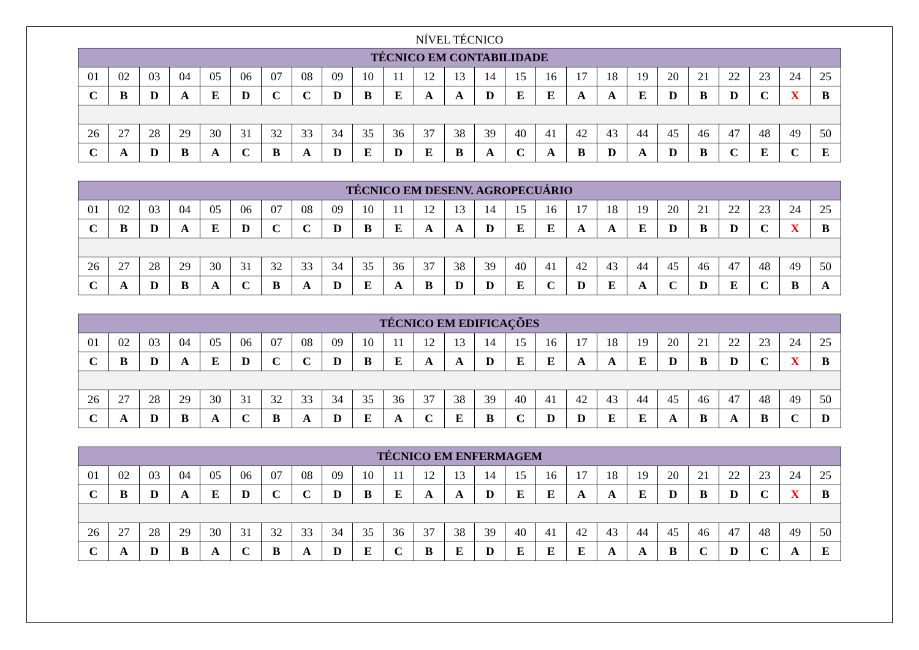NÍVEL TÉCNICO
| TÉCNICO EM CONTABILIDADE | | | | | | | | | | | | | | | | | | | | | | | | |
| --- | --- | --- | --- | --- | --- | --- | --- | --- | --- | --- | --- | --- | --- | --- | --- | --- | --- | --- | --- | --- | --- | --- | --- | --- |
| 01 | 02 | 03 | 04 | 05 | 06 | 07 | 08 | 09 | 10 | 11 | 12 | 13 | 14 | 15 | 16 | 17 | 18 | 19 | 20 | 21 | 22 | 23 | 24 | 25 |
| C | B | D | A | E | D | C | C | D | B | E | A | A | D | E | E | A | A | E | D | B | D | C | X | B |
| 26 | 27 | 28 | 29 | 30 | 31 | 32 | 33 | 34 | 35 | 36 | 37 | 38 | 39 | 40 | 41 | 42 | 43 | 44 | 45 | 46 | 47 | 48 | 49 | 50 |
| C | A | D | B | A | C | B | A | D | E | D | E | B | A | C | A | B | D | A | D | B | C | E | C | E |
| TÉCNICO EM DESENV. AGROPECUÁRIO | | | | | | | | | | | | | | | | | | | | | | | | |
| --- | --- | --- | --- | --- | --- | --- | --- | --- | --- | --- | --- | --- | --- | --- | --- | --- | --- | --- | --- | --- | --- | --- | --- | --- |
| 01 | 02 | 03 | 04 | 05 | 06 | 07 | 08 | 09 | 10 | 11 | 12 | 13 | 14 | 15 | 16 | 17 | 18 | 19 | 20 | 21 | 22 | 23 | 24 | 25 |
| C | B | D | A | E | D | C | C | D | B | E | A | A | D | E | E | A | A | E | D | B | D | C | X | B |
| 26 | 27 | 28 | 29 | 30 | 31 | 32 | 33 | 34 | 35 | 36 | 37 | 38 | 39 | 40 | 41 | 42 | 43 | 44 | 45 | 46 | 47 | 48 | 49 | 50 |
| C | A | D | B | A | C | B | A | D | E | A | B | D | D | E | C | D | E | A | C | D | E | C | B | A |
| TÉCNICO EM EDIFICAÇÕES | | | | | | | | | | | | | | | | | | | | | | | | |
| --- | --- | --- | --- | --- | --- | --- | --- | --- | --- | --- | --- | --- | --- | --- | --- | --- | --- | --- | --- | --- | --- | --- | --- | --- |
| 01 | 02 | 03 | 04 | 05 | 06 | 07 | 08 | 09 | 10 | 11 | 12 | 13 | 14 | 15 | 16 | 17 | 18 | 19 | 20 | 21 | 22 | 23 | 24 | 25 |
| C | B | D | A | E | D | C | C | D | B | E | A | A | D | E | E | A | A | E | D | B | D | C | X | B |
| 26 | 27 | 28 | 29 | 30 | 31 | 32 | 33 | 34 | 35 | 36 | 37 | 38 | 39 | 40 | 41 | 42 | 43 | 44 | 45 | 46 | 47 | 48 | 49 | 50 |
| C | A | D | B | A | C | B | A | D | E | A | C | E | B | C | D | D | E | E | A | B | A | B | C | D |
| TÉCNICO EM ENFERMAGEM | | | | | | | | | | | | | | | | | | | | | | | | |
| --- | --- | --- | --- | --- | --- | --- | --- | --- | --- | --- | --- | --- | --- | --- | --- | --- | --- | --- | --- | --- | --- | --- | --- | --- |
| 01 | 02 | 03 | 04 | 05 | 06 | 07 | 08 | 09 | 10 | 11 | 12 | 13 | 14 | 15 | 16 | 17 | 18 | 19 | 20 | 21 | 22 | 23 | 24 | 25 |
| C | B | D | A | E | D | C | C | D | B | E | A | A | D | E | E | A | A | E | D | B | D | C | X | B |
| 26 | 27 | 28 | 29 | 30 | 31 | 32 | 33 | 34 | 35 | 36 | 37 | 38 | 39 | 40 | 41 | 42 | 43 | 44 | 45 | 46 | 47 | 48 | 49 | 50 |
| C | A | D | B | A | C | B | A | D | E | C | B | E | D | E | E | E | A | A | B | C | D | C | A | E |